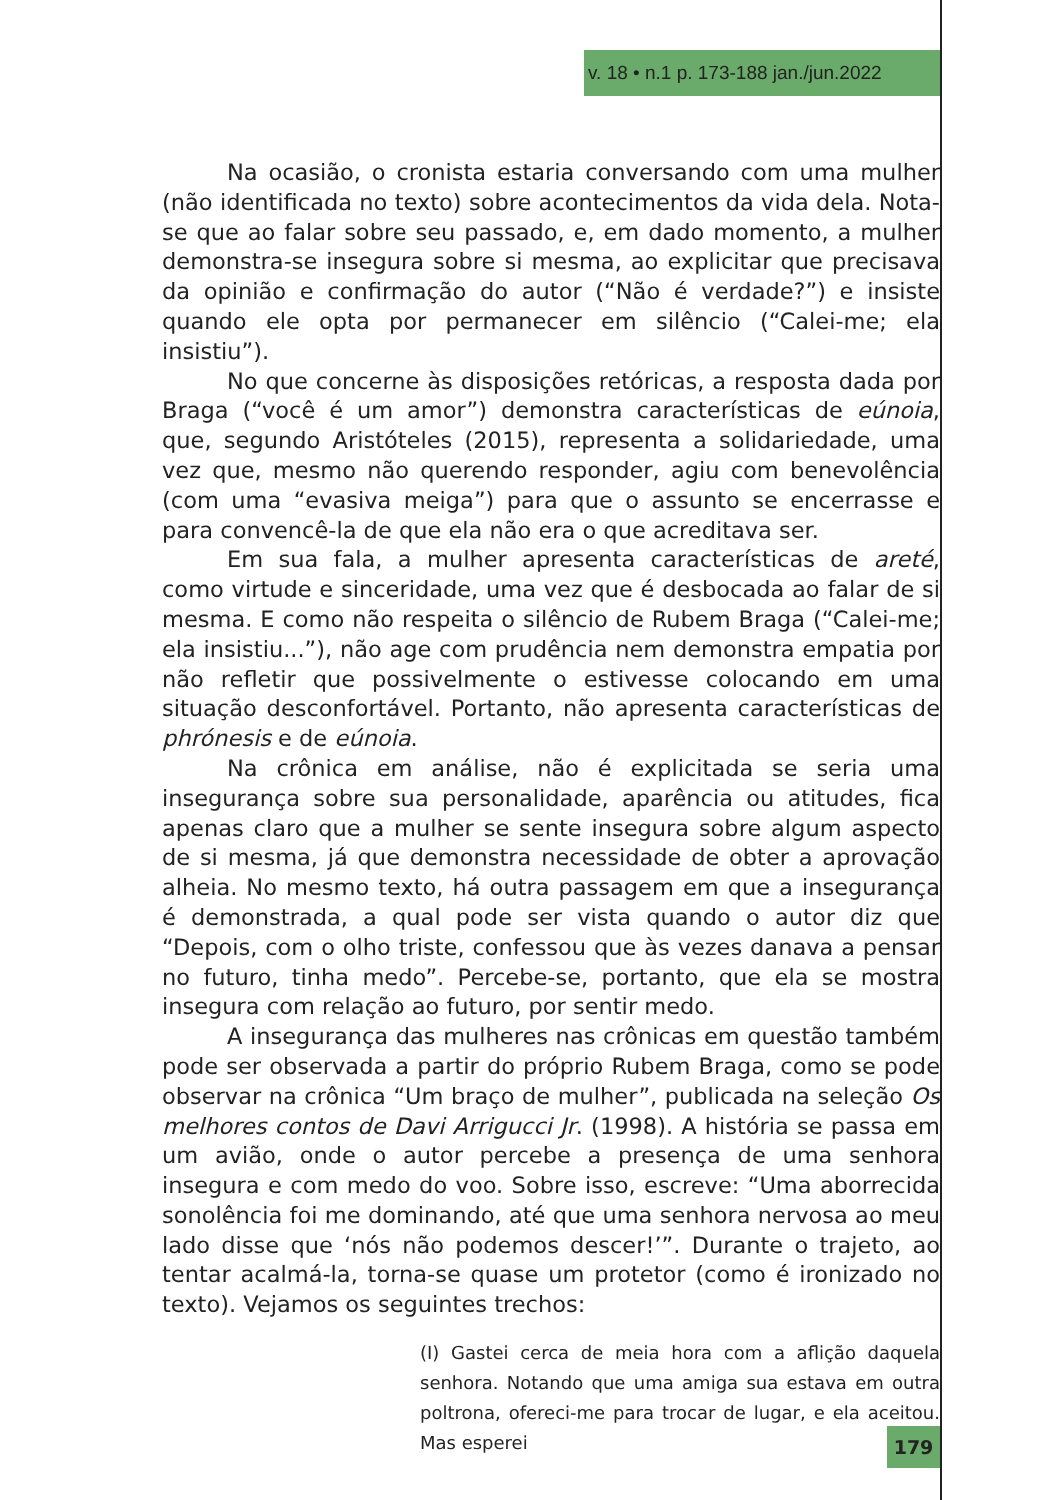v. 18 • n.1 p. 173-188 jan./jun.2022
Na ocasião, o cronista estaria conversando com uma mulher (não identificada no texto) sobre acontecimentos da vida dela. Nota-se que ao falar sobre seu passado, e, em dado momento, a mulher demonstra-se insegura sobre si mesma, ao explicitar que precisava da opinião e confirmação do autor (“Não é verdade?”) e insiste quando ele opta por permanecer em silêncio (“Calei-me; ela insistiu”).
No que concerne às disposições retóricas, a resposta dada por Braga (“você é um amor”) demonstra características de eúnoia, que, segundo Aristóteles (2015), representa a solidariedade, uma vez que, mesmo não querendo responder, agiu com benevolência (com uma “evasiva meiga”) para que o assunto se encerrasse e para convencê-la de que ela não era o que acreditava ser.
Em sua fala, a mulher apresenta características de areté, como virtude e sinceridade, uma vez que é desbocada ao falar de si mesma. E como não respeita o silêncio de Rubem Braga (“Calei-me; ela insistiu...”), não age com prudência nem demonstra empatia por não refletir que possivelmente o estivesse colocando em uma situação desconfortável. Portanto, não apresenta características de phrónesis e de eúnoia.
Na crônica em análise, não é explicitada se seria uma insegurança sobre sua personalidade, aparência ou atitudes, fica apenas claro que a mulher se sente insegura sobre algum aspecto de si mesma, já que demonstra necessidade de obter a aprovação alheia. No mesmo texto, há outra passagem em que a insegurança é demonstrada, a qual pode ser vista quando o autor diz que “Depois, com o olho triste, confessou que às vezes danava a pensar no futuro, tinha medo”. Percebe-se, portanto, que ela se mostra insegura com relação ao futuro, por sentir medo.
A insegurança das mulheres nas crônicas em questão também pode ser observada a partir do próprio Rubem Braga, como se pode observar na crônica “Um braço de mulher”, publicada na seleção Os melhores contos de Davi Arrigucci Jr. (1998). A história se passa em um avião, onde o autor percebe a presença de uma senhora insegura e com medo do voo. Sobre isso, escreve: “Uma aborrecida sonolência foi me dominando, até que uma senhora nervosa ao meu lado disse que ‘nós não podemos descer!’”. Durante o trajeto, ao tentar acalmá-la, torna-se quase um protetor (como é ironizado no texto). Vejamos os seguintes trechos:
(I) Gastei cerca de meia hora com a aflição daquela senhora. Notando que uma amiga sua estava em outra poltrona, ofereci-me para trocar de lugar, e ela aceitou. Mas esperei
179